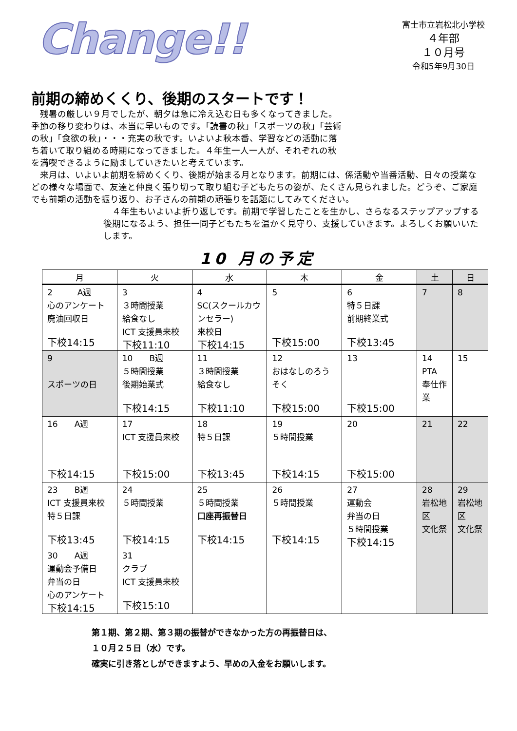Change!!
富士市立岩松北小学校
４年部
１０月号
令和5年9月30日
前期の締めくくり、後期のスタートです！
　残暑の厳しい９月でしたが、朝夕は急に冷え込む日も多くなってきました。
季節の移り変わりは、本当に早いものです。「読書の秋」「スポーツの秋」「芸術
の秋」「食欲の秋」・・・充実の秋です。いよいよ秋本番、学習などの活動に落
ち着いて取り組める時期になってきました。４年生一人一人が、それぞれの秋
を満喫できるように励ましていきたいと考えています。
　来月は、いよいよ前期を締めくくり、後期が始まる月となります。前期には、係活動や当番活動、日々の授業などの様々な場面で、友達と仲良く張り切って取り組む子どもたちの姿が、たくさん見られました。どうぞ、ご家庭でも前期の活動を振り返り、お子さんの前期の頑張りを話題にしてみてください。
　４年生もいよいよ折り返しです。前期で学習したことを生かし、さらなるステップアップする後期になるよう、担任一同子どもたちを温かく見守り、支援していきます。よろしくお願いいたします。
10 月の予定
| 月 | 火 | 水 | 木 | 金 | 土 | 日 |
| --- | --- | --- | --- | --- | --- | --- |
| 2 A週 心のアンケート 廃油回収日 下校14:15 | 3 ３時間授業 給食なし ICT 支援員来校 下校11:10 | 4 SC(スクールカウンセラー) 来校日 下校14:15 | 5 下校15:00 | 6 特５日課 前期終業式 下校13:45 | 7 | 8 |
| 9 スポーツの日 | 10 B週 ５時間授業 後期始業式 下校14:15 | 11 ３時間授業 給食なし 下校11:10 | 12 おはなしのろうそく 下校15:00 | 13 下校15:00 | 14 PTA 奉仕作業 | 15 |
| 16 A週 下校14:15 | 17 ICT 支援員来校 下校15:00 | 18 特５日課 下校13:45 | 19 ５時間授業 下校14:15 | 20 下校15:00 | 21 | 22 |
| 23 B週 ICT 支援員来校 特５日課 下校13:45 | 24 ５時間授業 下校14:15 | 25 ５時間授業 口座再振替日 下校14:15 | 26 ５時間授業 下校14:15 | 27 運動会 弁当の日 ５時間授業 下校14:15 | 28 岩松地区 文化祭 | 29 岩松地区 文化祭 |
| 30 A週 運動会予備日 弁当の日 心のアンケート 下校14:15 | 31 クラブ ICT 支援員来校 下校15:10 | | | | | |
第１期、第２期、第３期の振替ができなかった方の再振替日は、
１０月２５日（水）です。
確実に引き落としができますよう、早めの入金をお願いします。